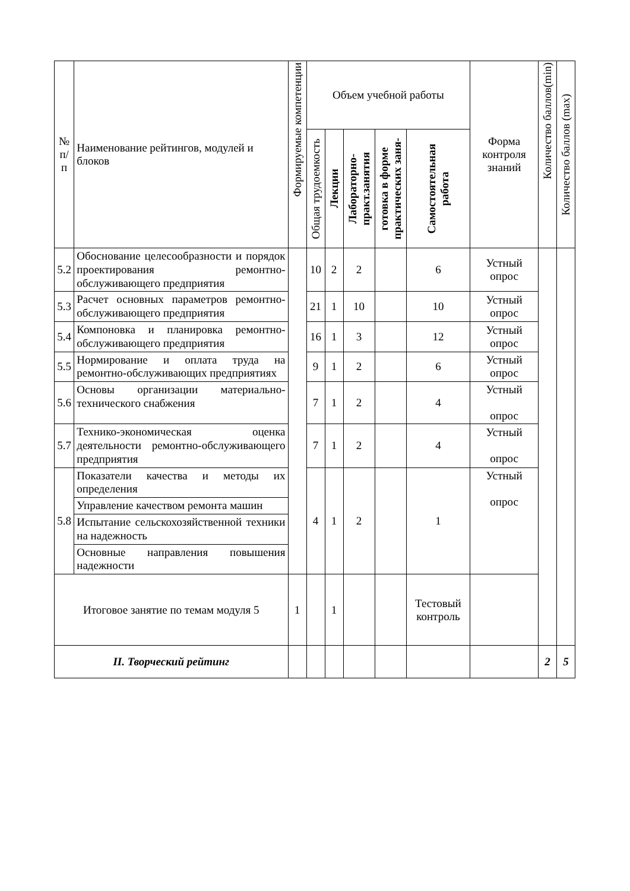| № п/п | Наименование рейтингов, модулей и блоков | Формируемые компетенции | Объем учебной работы | | | | | Форма контроля знаний | Количество баллов(min) | Количество баллов (max) |
| --- | --- | --- | --- | --- | --- | --- | --- | --- | --- | --- |
| | | | Общая трудоемкость | Лекции | Лабораторно- практ.занятия | готовка в форме практических заня- | Самостоятельная работа | | | |
| 5.2 | Обоснование целесообразности и порядок проектирования ремонтно-обслуживающего предприятия | | 10 | 2 | 2 | | 6 | Устный опрос | | |
| 5.3 | Расчет основных параметров ремонтно-обслуживающего предприятия | | 21 | 1 | 10 | | 10 | Устный опрос | | |
| 5.4 | Компоновка и планировка ремонтно-обслуживающего предприятия | | 16 | 1 | 3 | | 12 | Устный опрос | | |
| 5.5 | Нормирование и оплата труда на ремонтно-обслуживающих предприятиях | | 9 | 1 | 2 | | 6 | Устный опрос | | |
| 5.6 | Основы организации материально-технического снабжения | | 7 | 1 | 2 | | 4 | Устный опрос | | |
| 5.7 | Технико-экономическая оценка деятельности ремонтно-обслуживающего предприятия | | 7 | 1 | 2 | | 4 | Устный опрос | | |
| 5.8 | Показатели качества и методы их определения | | 4 | 1 | 2 | | 1 | Устный опрос | | |
| | Управление качеством ремонта машин | | | | | | | | | |
| | Испытание сельскохозяйственной техники на надежность | | | | | | | | | |
| | Основные направления повышения надежности | | | | | | | | | |
| Итоговое занятие по темам модуля 5 | | 1 | | 1 | | | Тестовый контроль | | | |
| II. Творческий рейтинг | | | | | | | | | 2 | 5 |